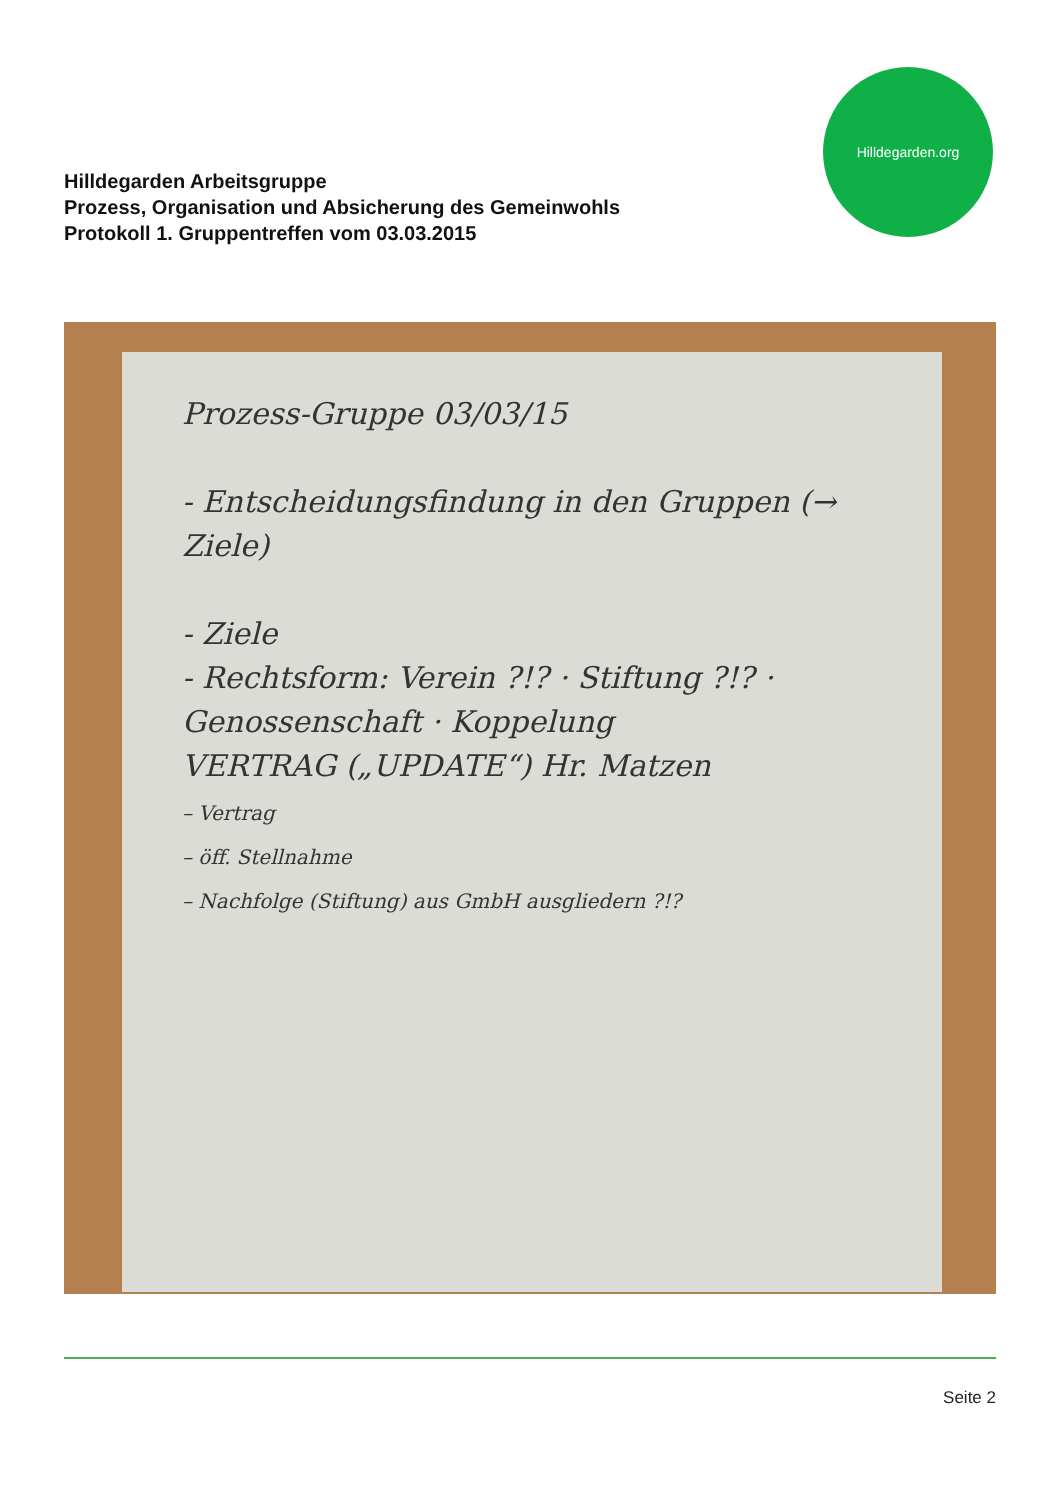Hilldegarden Arbeitsgruppe
Prozess, Organisation und Absicherung des Gemeinwohls
Protokoll 1. Gruppentreffen vom 03.03.2015
Hilldegarden.org
Prozess-Gruppe 03/03/15
- Entscheidungsfindung in den Gruppen (→ Ziele)
- Ziele
- Rechtsform: Verein ?!? · Stiftung ?!? · Genossenschaft · Koppelung
VERTRAG („UPDATE“) Hr. Matzen
– Vertrag
– öff. Stellnahme
– Nachfolge (Stiftung) aus GmbH ausgliedern ?!?
Seite 2